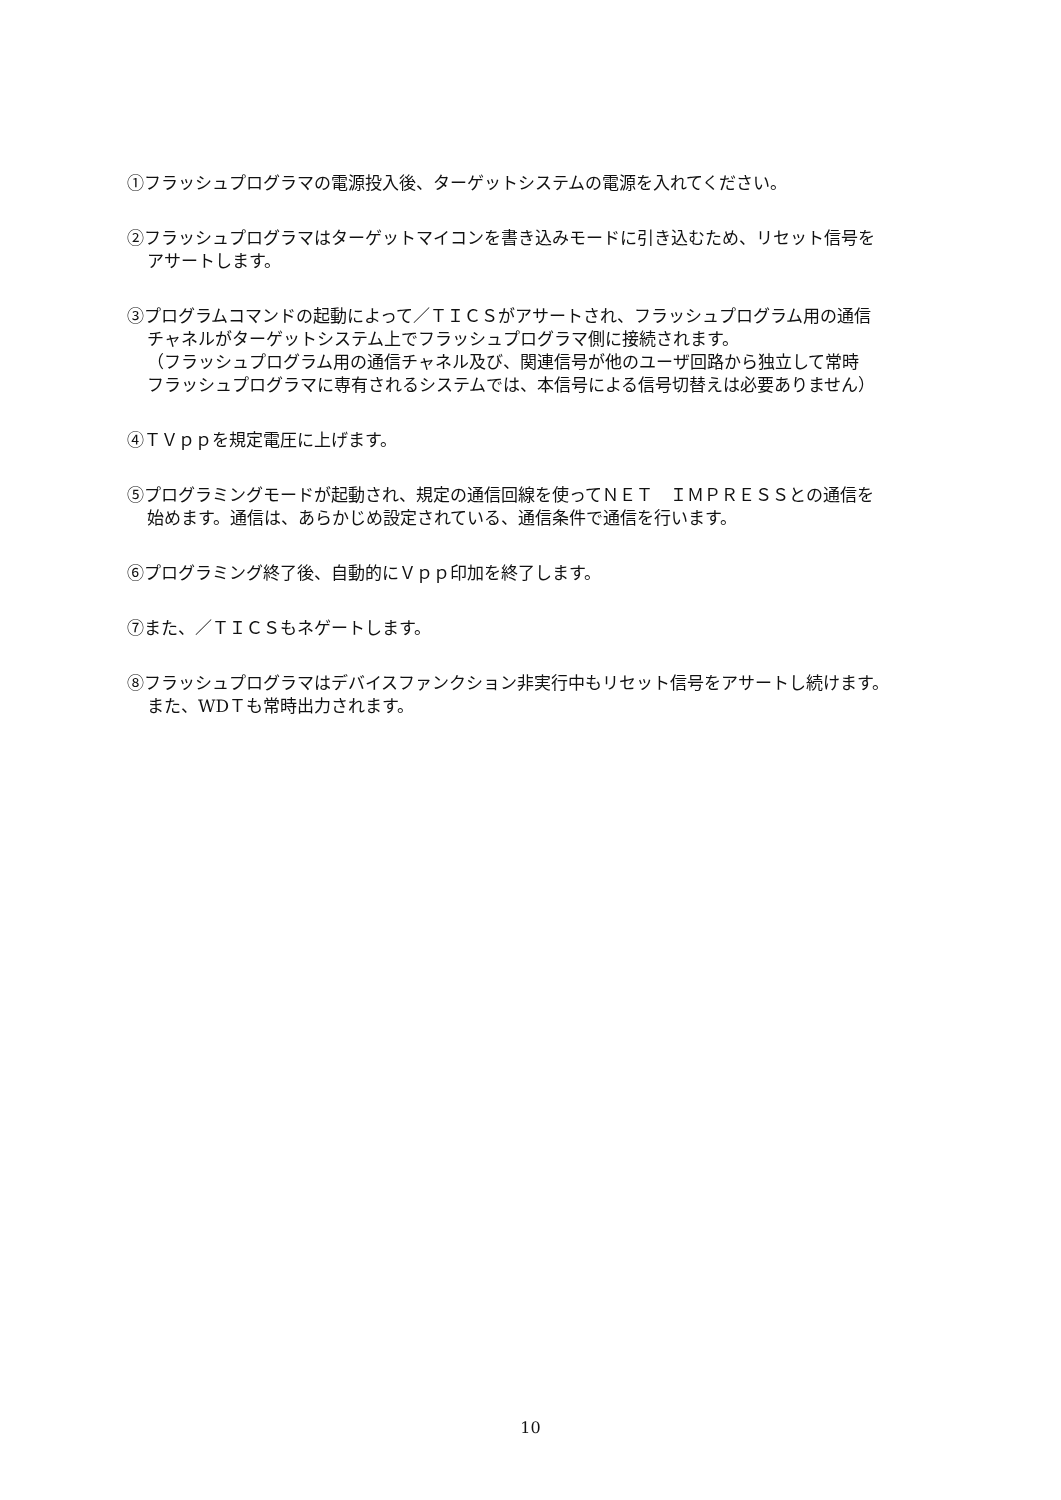①フラッシュプログラマの電源投入後、ターゲットシステムの電源を入れてください。
②フラッシュプログラマはターゲットマイコンを書き込みモードに引き込むため、リセット信号を
アサートします。
③プログラムコマンドの起動によって／ＴＩＣＳがアサートされ、フラッシュプログラム用の通信
チャネルがターゲットシステム上でフラッシュプログラマ側に接続されます。
（フラッシュプログラム用の通信チャネル及び、関連信号が他のユーザ回路から独立して常時
フラッシュプログラマに専有されるシステムでは、本信号による信号切替えは必要ありません）
④ＴＶｐｐを規定電圧に上げます。
⑤プログラミングモードが起動され、規定の通信回線を使ってＮＥＴ　ＩＭＰＲＥＳＳとの通信を
始めます。通信は、あらかじめ設定されている、通信条件で通信を行います。
⑥プログラミング終了後、自動的にＶｐｐ印加を終了します。
⑦また、／ＴＩＣＳもネゲートします。
⑧フラッシュプログラマはデバイスファンクション非実行中もリセット信号をアサートし続けます。
また、WDＴも常時出力されます。
10